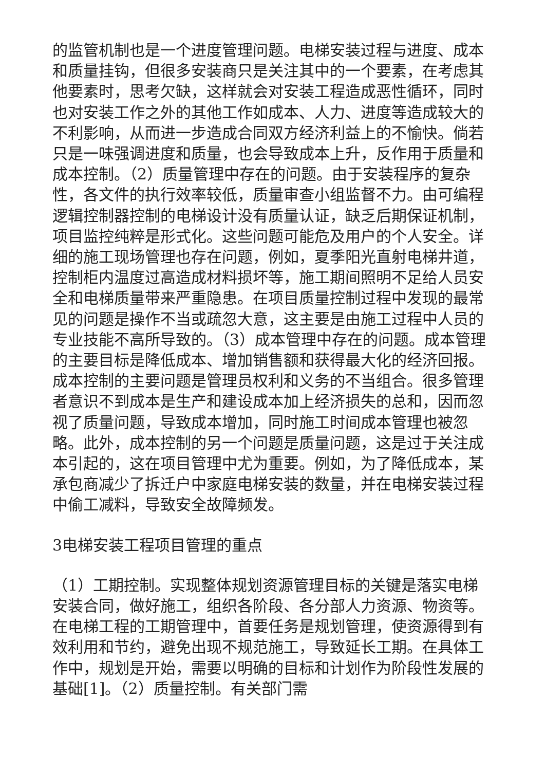的监管机制也是一个进度管理问题。电梯安装过程与进度、成本和质量挂钩，但很多安装商只是关注其中的一个要素，在考虑其他要素时，思考欠缺，这样就会对安装工程造成恶性循环，同时也对安装工作之外的其他工作如成本、人力、进度等造成较大的不利影响，从而进一步造成合同双方经济利益上的不愉快。倘若只是一味强调进度和质量，也会导致成本上升，反作用于质量和成本控制。（2）质量管理中存在的问题。由于安装程序的复杂性，各文件的执行效率较低，质量审查小组监督不力。由可编程逻辑控制器控制的电梯设计没有质量认证，缺乏后期保证机制，项目监控纯粹是形式化。这些问题可能危及用户的个人安全。详细的施工现场管理也存在问题，例如，夏季阳光直射电梯井道，控制柜内温度过高造成材料损坏等，施工期间照明不足给人员安全和电梯质量带来严重隐患。在项目质量控制过程中发现的最常见的问题是操作不当或疏忽大意，这主要是由施工过程中人员的专业技能不高所导致的。（3）成本管理中存在的问题。成本管理的主要目标是降低成本、增加销售额和获得最大化的经济回报。成本控制的主要问题是管理员权利和义务的不当组合。很多管理者意识不到成本是生产和建设成本加上经济损失的总和，因而忽视了质量问题，导致成本增加，同时施工时间成本管理也被忽略。此外，成本控制的另一个问题是质量问题，这是过于关注成本引起的，这在项目管理中尤为重要。例如，为了降低成本，某承包商减少了拆迁户中家庭电梯安装的数量，并在电梯安装过程中偷工减料，导致安全故障频发。
3电梯安装工程项目管理的重点
（1）工期控制。实现整体规划资源管理目标的关键是落实电梯安装合同，做好施工，组织各阶段、各分部人力资源、物资等。在电梯工程的工期管理中，首要任务是规划管理，使资源得到有效利用和节约，避免出现不规范施工，导致延长工期。在具体工作中，规划是开始，需要以明确的目标和计划作为阶段性发展的基础[1]。（2）质量控制。有关部门需